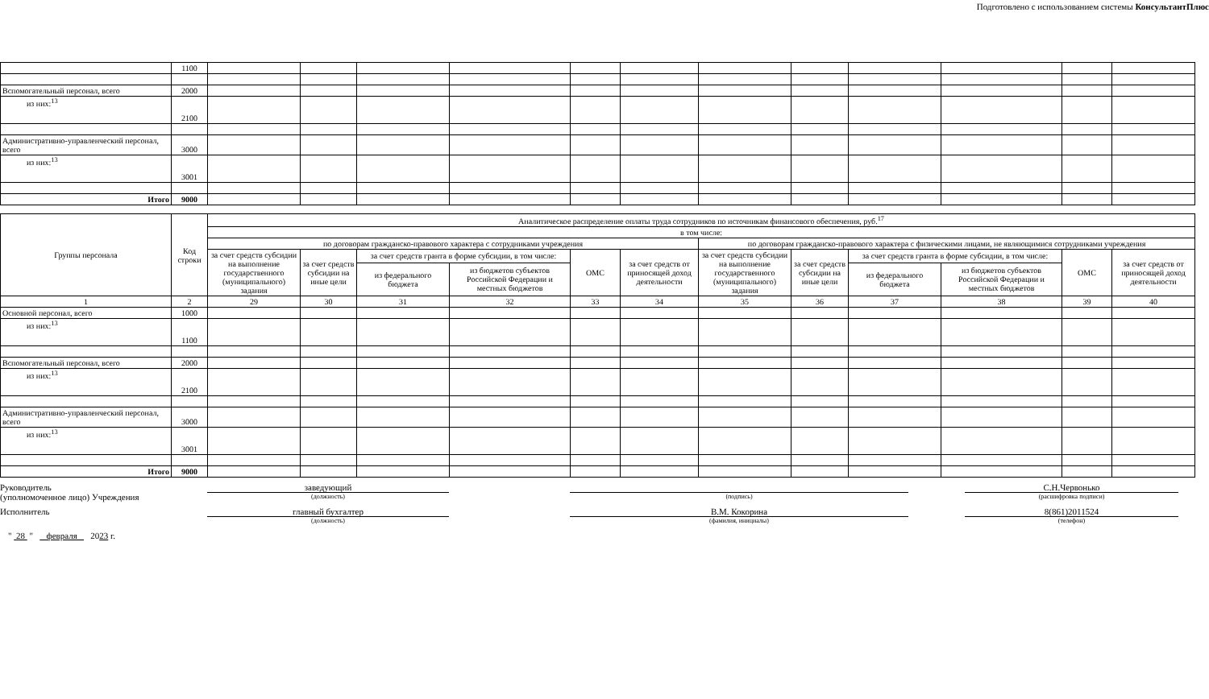Подготовлено с использованием системы КонсультантПлюс
| | 1100 | | | | | | | | | | | | |
| Вспомогательный персонал, всего | 2000 | | | | | | | | | | | | |
| из них:<sup>13</sup> | 2100 | | | | | | | | | | | | |
| Административно-управленческий персонал, всего | 3000 | | | | | | | | | | | | |
| из них:<sup>13</sup> | 3001 | | | | | | | | | | | | |
| Итого | 9000 | | | | | | | | | | | | |
| Группы персонала | Код строки | Аналитическое распределение оплаты труда сотрудников по источникам финансового обеспечения, руб.<sup>17</sup> | | | | | | | | | | | |
| --- | --- | --- | --- | --- | --- | --- | --- | --- | --- | --- | --- | --- | --- |
| | | в том числе: | | | | | | | | | | | |
| | | по договорам гражданско-правового характера с сотрудниками учреждения | | | | | | по договорам гражданско-правового характера с физическими лицами, не являющимися сотрудниками учреждения | | | | | |
| | | за счет средств субсидии на выполнение государственного (муниципального) задания | за счет средств субсидии на иные цели | за счет средств гранта в форме субсидии, в том числе: | | ОМС | за счет средств от приносящей доход деятельности | за счет средств субсидии на выполнение государственного (муниципального) задания | за счет средств субсидии на иные цели | за счет средств гранта в форме субсидии, в том числе: | | ОМС | за счет средств от приносящей доход деятельности |
| | | | | из федерального бюджета | из бюджетов субъектов Российской Федерации и местных бюджетов | | | | | из федерального бюджета | из бюджетов субъектов Российской Федерации и местных бюджетов | | |
| 1 | 2 | 29 | 30 | 31 | 32 | 33 | 34 | 35 | 36 | 37 | 38 | 39 | 40 |
| Основной персонал, всего | 1000 | | | | | | | | | | | | |
| из них:<sup>13</sup> | 1100 | | | | | | | | | | | | |
| Вспомогательный персонал, всего | 2000 | | | | | | | | | | | | |
| из них:<sup>13</sup> | 2100 | | | | | | | | | | | | |
| Административно-управленческий персонал, всего | 3000 | | | | | | | | | | | | |
| из них:<sup>13</sup> | 3001 | | | | | | | | | | | | |
| Итого | 9000 | | | | | | | | | | | | |
Руководитель
(уполномоченное лицо) Учреждения
заведующий
(должность)
(подпись)
С.Н.Червонько
(расшифровка подписи)
Исполнитель главный бухгалтер
(должность)
В.М. Кокорина
(фамилия, инициалы)
8(861)2011524
(телефон)
" 28 " февраля 2023 г.